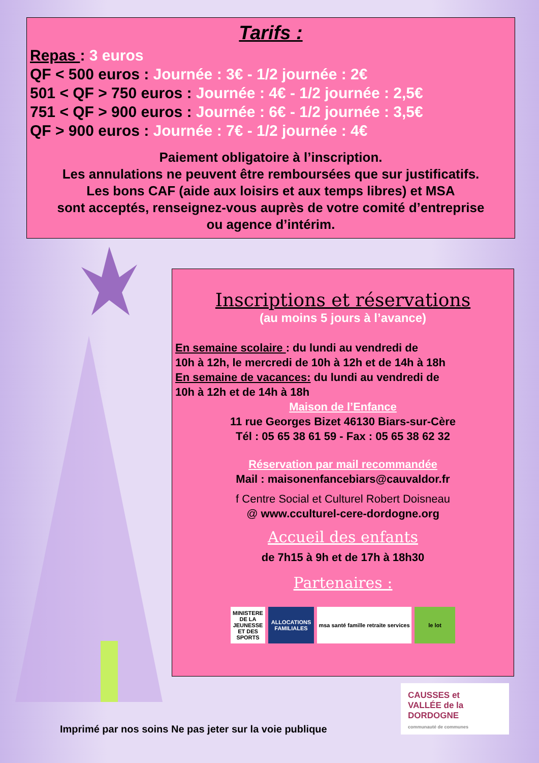Tarifs :
Repas : 3 euros
QF < 500 euros : Journée : 3€ - 1/2 journée : 2€
501 < QF > 750 euros : Journée : 4€ - 1/2 journée : 2,5€
751 < QF > 900 euros : Journée : 6€ - 1/2 journée : 3,5€
QF > 900 euros : Journée : 7€ - 1/2 journée : 4€
Paiement obligatoire à l’inscription.
Les annulations ne peuvent être remboursées que sur justificatifs.
Les bons CAF (aide aux loisirs et aux temps libres) et MSA
sont acceptés, renseignez-vous auprès de votre comité d’entreprise
ou agence d’intérim.
Inscriptions et réservations
(au moins 5 jours à l’avance)
En semaine scolaire : du lundi au vendredi de
10h à 12h, le mercredi de 10h à 12h et de 14h à 18h
En semaine de vacances: du lundi au vendredi de
10h à 12h et de 14h à 18h
Maison de l’Enfance
11 rue Georges Bizet 46130 Biars-sur-Cère
Tél : 05 65 38 61 59 - Fax : 05 65 38 62 32
Réservation par mail recommandée
Mail : maisonenfancebiars@cauvaldor.fr
f Centre Social et Culturel Robert Doisneau
@ www.cculturel-cere-dordogne.org
Accueil des enfants
de 7h15 à 9h et de 17h à 18h30
Partenaires :
MINISTERE DE LA JEUNESSE ET DES SPORTS
ALLOCATIONS FAMILIALES
msa santé famille retraite services
le lot
CAUSSES et
VALLÉE de la
DORDOGNE
communauté de communes
Imprimé par nos soins Ne pas jeter sur la voie publique